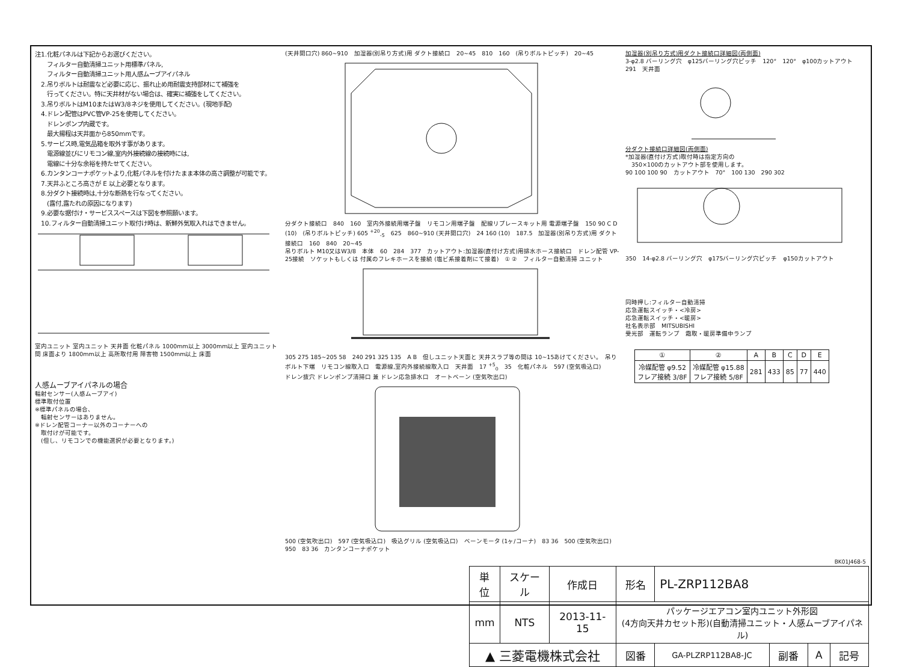注1.化粧パネルは下記からお選びください。
　　フィルター自動清掃ユニット用標準パネル,
　　フィルター自動清掃ユニット用人感ムーブアイパネル
　2.吊りボルトは耐震など必要に応じ、振れ止め用耐震支持部材にて補強を
　　行ってください。特に天井材がない場合は、確実に補強をしてください。
　3.吊りボルトはM10またはW3/8ネジを使用してください。(現地手配)
　4.ドレン配管はPVC管VP-25を使用してください。
　　ドレンポンプ内蔵です。
　　最大揚程は天井面から850mmです。
　5.サービス時,電気品箱を取外す事があります。
　　電源線並びにリモコン線,室内外接続線の接続時には,
　　電線に十分な余裕を持たせてください。
　6.カンタンコーナポケットより,化粧パネルを付けたまま本体の高さ調整が可能です。
　7.天井ふところ高さが E 以上必要となります。
　8.分ダクト接続時は,十分な断熱を行なってください。
　　(露付,露たれの原因になります)
　9.必要な据付け・サービススペースは下図を参照願います。
　10.フィルター自動清掃ユニット取付け時は、新鮮外気取入れはできません。
室内ユニット 室内ユニット 天井面 化粧パネル 1000mm以上 3000mm以上 室内ユニット間 床面より 1800mm以上 高所取付用 障害物 1500mm以上 床面
人感ムーブアイパネルの場合
輻射センサー(人感ムーブアイ)
標準取付位置
※標準パネルの場合、
　輻射センサーはありません。
※ドレン配管コーナー以外のコーナーへの
　取付けが可能です。
　(但し、リモコンでの機能選択が必要となります。)
(天井開口穴) 860~910　加湿器(別吊り方式)用 ダクト接続口　20~45　810　160　(吊りボルトピッチ)　20~45
分ダクト接続口　840　160　室内外接続用端子盤　リモコン用端子盤　配線リプレースキット用 電源端子盤　150 90 C D　(10)　(吊りボルトピッチ) 605 <sup>+20</sup><sub>-5</sub>　625　860~910 (天井開口穴)　24 160 (10)　187.5　加湿器(別吊り方式)用 ダクト接続口　160　840　20~45
吊りボルト M10又はW3/8　本体　60　284　377　カットアウト:加湿器(直付け方式)用排水ホース接続口　ドレン配管 VP-25接続　ソケットもしくは 付属のフレキホースを接続 (塩ビ系接着剤にて接着)　① ②　フィルター自動清掃 ユニット
305 275 185~205 58　240 291 325 135　A B　但しユニット天面と 天井スラブ等の間は 10~15あけてください。　吊りボルト下端　リモコン線取入口　電源線,室内外接続線取入口　天井面　17 <sup>+5</sup><sub>0</sub>　35　化粧パネル　597 (空気吸込口)
ドレン抜穴 ドレンポンプ清掃口 兼 ドレン応急排水口　オートベーン (空気吹出口)
500 (空気吹出口)　597 (空気吸込口)　吸込グリル (空気吸込口)　ベーンモータ (1ヶ/コーナ)　83 36　500 (空気吹出口)　950　83 36　カンタンコーナポケット
加湿器(別吊り方式)用ダクト接続口詳細図(両側面)
3-φ2.8 バーリング穴　φ125バーリング穴ピッチ　120°　120°　φ100カットアウト　291　天井面
分ダクト接続口詳細図(両側面)
*加湿器(直付け方式)取付時は指定方向の
　350×100のカットアウト部を使用します。
90 100 100 90　カットアウト　70°　100 130　290 302
350　14-φ2.8 バーリング穴　φ175バーリング穴ピッチ　φ150カットアウト
同時押し:フィルター自動清掃
応急運転スイッチ・<冷房>
応急運転スイッチ・<暖房>
社名表示部　MITSUBISHI
受光部　運転ランプ　霜取・暖房準備中ランプ
| ① | ② | A | B | C | D | E |
| --- | --- | --- | --- | --- | --- | --- |
| 冷媒配管 φ9.52 フレア接続 3/8F | 冷媒配管 φ15.88 フレア接続 5/8F | 281 | 433 | 85 | 77 | 440 |
BK01J468-5
| 単位 | スケール | 作成日 | 形名 | PL-ZRP112BA8 | | | |
| mm | NTS | 2013-11-15 | パッケージエアコン室内ユニット外形図 (4方向天井カセット形)(自動清掃ユニット・人感ムーブアイパネル) | | | | |
| ▲ 三菱電機株式会社 | | | 図番 | GA-PLZRP112BA8-JC | 副番 | A | 記号 |